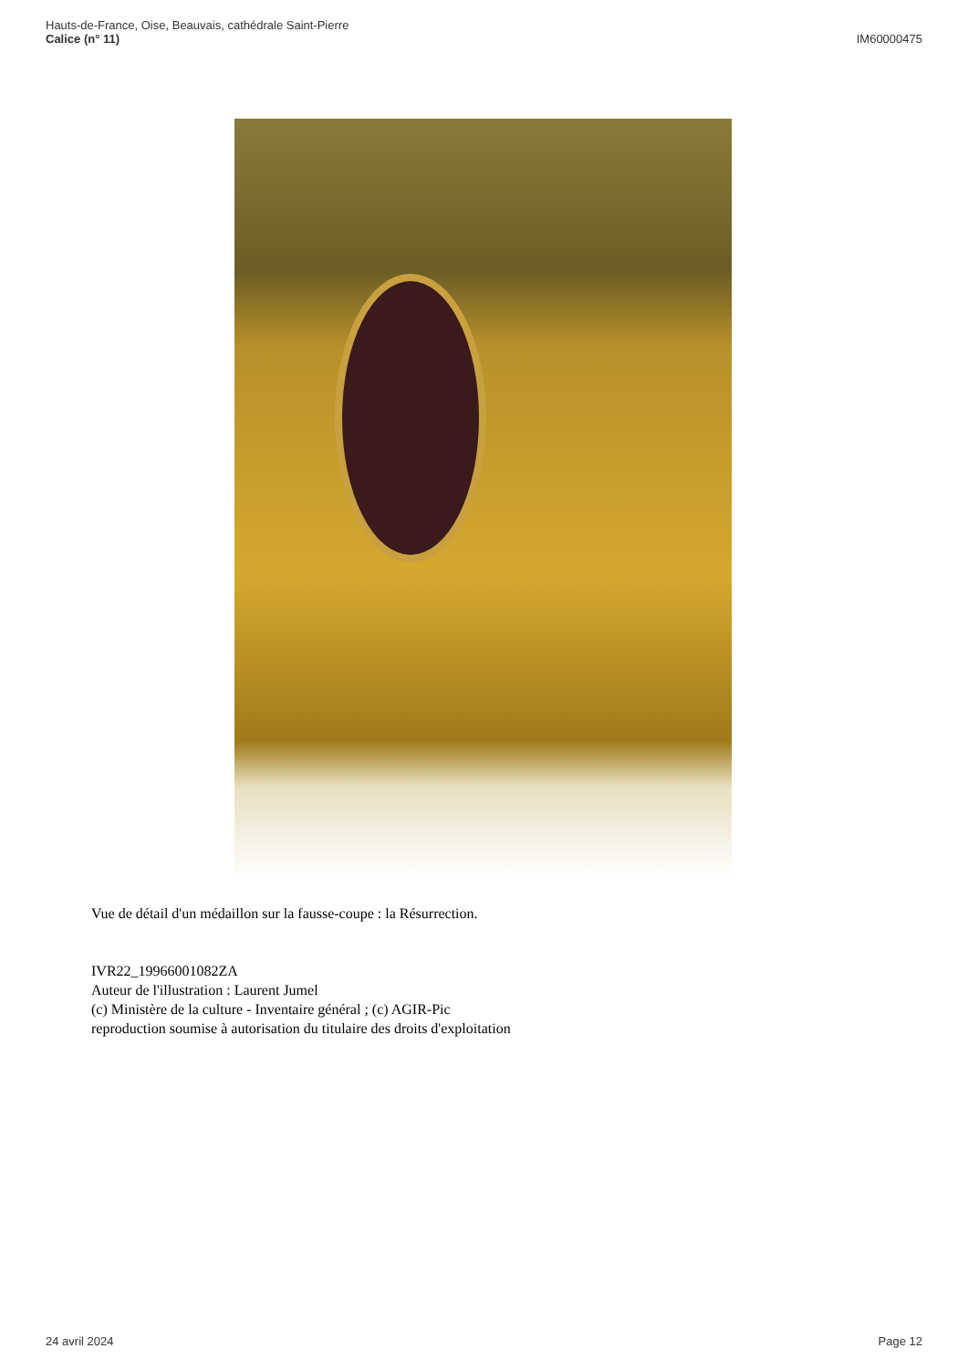Hauts-de-France, Oise, Beauvais, cathédrale Saint-Pierre
Calice (n° 11)
IM60000475
Vue de détail d'un médaillon sur la fausse-coupe : la Résurrection.
IVR22_19966001082ZA
Auteur de l'illustration : Laurent Jumel
(c) Ministère de la culture - Inventaire général ; (c) AGIR-Pic
reproduction soumise à autorisation du titulaire des droits d'exploitation
24 avril 2024 Page 12